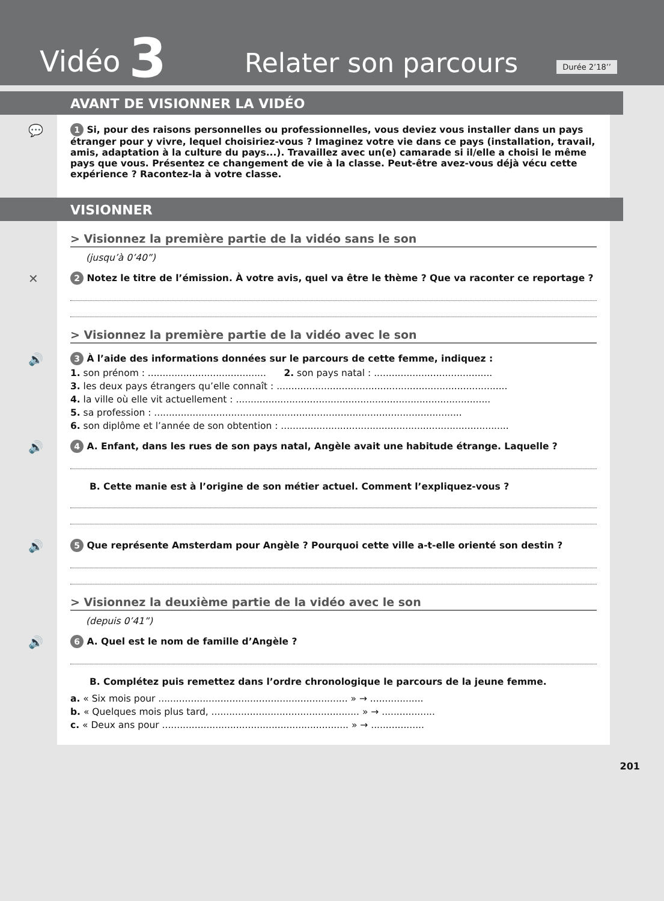Vidéo 3 Relater son parcours
Durée 2’18’’
AVANT DE VISIONNER LA VIDÉO
💬
1 Si, pour des raisons personnelles ou professionnelles, vous deviez vous installer dans un pays étranger pour y vivre, lequel choisiriez-vous ? Imaginez votre vie dans ce pays (installation, travail, amis, adaptation à la culture du pays...). Travaillez avec un(e) camarade si il/elle a choisi le même pays que vous. Présentez ce changement de vie à la classe. Peut-être avez-vous déjà vécu cette expérience ? Racontez-la à votre classe.
VISIONNER
> Visionnez la première partie de la vidéo sans le son
(jusqu’à 0’40”)
✕
2 Notez le titre de l’émission. À votre avis, quel va être le thème ? Que va raconter ce reportage ?
> Visionnez la première partie de la vidéo avec le son
🔊
3 À l’aide des informations données sur le parcours de cette femme, indiquez :
1. son prénom : ........................................ 2. son pays natal : ........................................
3. les deux pays étrangers qu’elle connaît : ..............................................................................
4. la ville où elle vit actuellement : ......................................................................................
5. sa profession : ........................................................................................................
6. son diplôme et l’année de son obtention : .............................................................................
🔊
4 A. Enfant, dans les rues de son pays natal, Angèle avait une habitude étrange. Laquelle ?
B. Cette manie est à l’origine de son métier actuel. Comment l’expliquez-vous ?
🔊
5 Que représente Amsterdam pour Angèle ? Pourquoi cette ville a-t-elle orienté son destin ?
> Visionnez la deuxième partie de la vidéo avec le son
(depuis 0’41”)
🔊
6 A. Quel est le nom de famille d’Angèle ?
B. Complétez puis remettez dans l’ordre chronologique le parcours de la jeune femme.
a. « Six mois pour ................................................................ » → ..................
b. « Quelques mois plus tard, .................................................. » → ..................
c. « Deux ans pour ............................................................... » → ..................
201